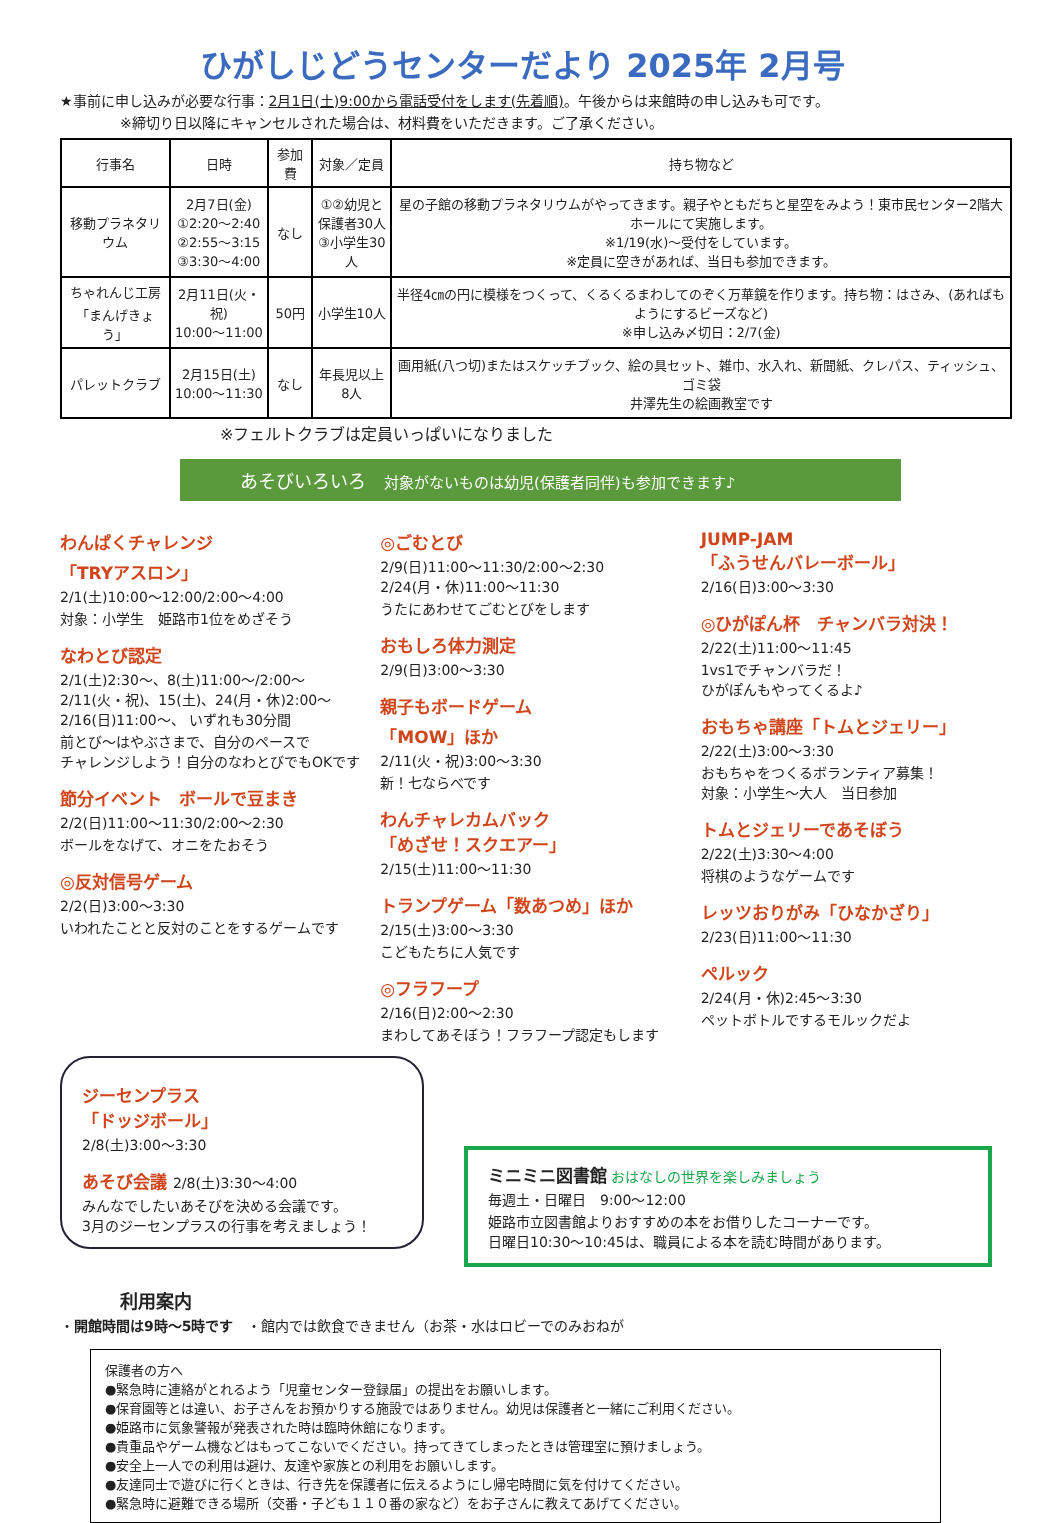ひがしじどうセンターだより 2025年 2月号
★事前に申し込みが必要な行事：2月1日(土)9:00から電話受付をします(先着順)。午後からは来館時の申し込みも可です。
※締切り日以降にキャンセルされた場合は、材料費をいただきます。ご了承ください。
| 行事名 | 日時 | 参加費 | 対象／定員 | 持ち物など |
| --- | --- | --- | --- | --- |
| 移動プラネタリウム | 2月7日(金) ①2:20～2:40 ②2:55～3:15 ③3:30～4:00 | なし | ①②幼児と 保護者30人 ③小学生30人 | 星の子館の移動プラネタリウムがやってきます。親子やともだちと星空をみよう！東市民センター2階大ホールにて実施します。 ※1/19(水)～受付をしています。 ※定員に空きがあれば、当日も参加できます。 |
| ちゃれんじ工房 「まんげきょう」 | 2月11日(火・祝) 10:00～11:00 | 50円 | 小学生10人 | 半径4㎝の円に模様をつくって、くるくるまわしてのぞく万華鏡を作ります。持ち物：はさみ、(あればもようにするビーズなど) ※申し込み〆切日：2/7(金) |
| パレットクラブ | 2月15日(土) 10:00～11:30 | なし | 年長児以上 8人 | 画用紙(八つ切)またはスケッチブック、絵の具セット、雑巾、水入れ、新聞紙、クレパス、ティッシュ、ゴミ袋 井澤先生の絵画教室です |
※フェルトクラブは定員いっぱいになりました
あそびいろいろ　対象がないものは幼児(保護者同伴)も参加できます♪
わんぱくチャレンジ
「TRYアスロン」
2/1(土)10:00～12:00/2:00～4:00
対象：小学生　姫路市1位をめざそう
なわとび認定
2/1(土)2:30～、8(土)11:00～/2:00～
2/11(火・祝)、15(土)、24(月・休)2:00～
2/16(日)11:00～、 いずれも30分間
前とび～はやぶさまで、自分のペースで
チャレンジしよう！自分のなわとびでもOKです
節分イベント　ボールで豆まき
2/2(日)11:00～11:30/2:00～2:30
ボールをなげて、オニをたおそう
◎反対信号ゲーム
2/2(日)3:00～3:30
いわれたことと反対のことをするゲームです
◎ごむとび
2/9(日)11:00～11:30/2:00～2:30
2/24(月・休)11:00～11:30
うたにあわせてごむとびをします
おもしろ体力測定
2/9(日)3:00～3:30
親子もボードゲーム
「MOW」ほか
2/11(火・祝)3:00～3:30
新！七ならべです
わんチャレカムバック
「めざせ！スクエアー」
2/15(土)11:00～11:30
トランプゲーム「数あつめ」ほか
2/15(土)3:00～3:30
こどもたちに人気です
◎フラフープ
2/16(日)2:00～2:30
まわしてあそぼう！フラフープ認定もします
JUMP-JAM
「ふうせんバレーボール」
2/16(日)3:00～3:30
◎ひがぽん杯　チャンバラ対決！
2/22(土)11:00～11:45
1vs1でチャンバラだ！
ひがぽんもやってくるよ♪
おもちゃ講座「トムとジェリー」
2/22(土)3:00～3:30
おもちゃをつくるボランティア募集！
対象：小学生～大人　当日参加
トムとジェリーであそぼう
2/22(土)3:30～4:00
将棋のようなゲームです
レッツおりがみ「ひなかざり」
2/23(日)11:00～11:30
ペルック
2/24(月・休)2:45～3:30
ペットボトルでするモルックだよ
ジーセンプラス
「ドッジボール」
2/8(土)3:00～3:30
あそび会議 2/8(土)3:30～4:00
みんなでしたいあそびを決める会議です。
3月のジーセンプラスの行事を考えましょう！
ミニミニ図書館 おはなしの世界を楽しみましょう
毎週土・日曜日　9:00～12:00
姫路市立図書館よりおすすめの本をお借りしたコーナーです。
日曜日10:30～10:45は、職員による本を読む時間があります。
利用案内
・開館時間は9時～5時です　・館内では飲食できません（お茶・水はロビーでのみおねが
保護者の方へ
●緊急時に連絡がとれるよう「児童センター登録届」の提出をお願いします。
●保育園等とは違い、お子さんをお預かりする施設ではありません。幼児は保護者と一緒にご利用ください。
●姫路市に気象警報が発表された時は臨時休館になります。
●貴重品やゲーム機などはもってこないでください。持ってきてしまったときは管理室に預けましょう。
●安全上一人での利用は避け、友達や家族との利用をお願いします。
●友達同士で遊びに行くときは、行き先を保護者に伝えるようにし帰宅時間に気を付けてください。
●緊急時に避難できる場所（交番・子ども１１０番の家など）をお子さんに教えてあげてください。